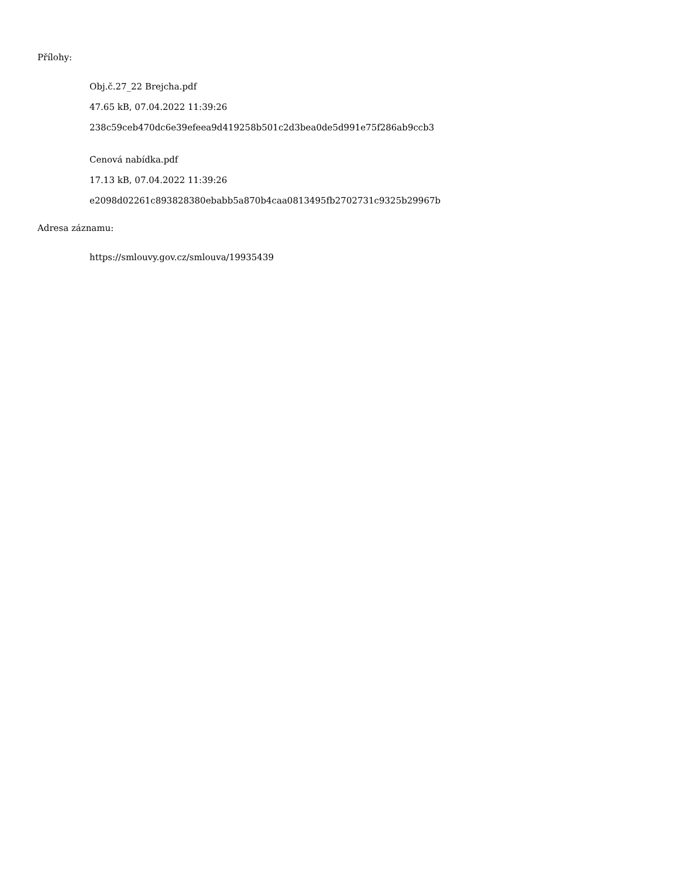Přílohy:
Obj.č.27_22 Brejcha.pdf
47.65 kB, 07.04.2022 11:39:26
238c59ceb470dc6e39efeea9d419258b501c2d3bea0de5d991e75f286ab9ccb3
Cenová nabídka.pdf
17.13 kB, 07.04.2022 11:39:26
e2098d02261c893828380ebabb5a870b4caa0813495fb2702731c9325b29967b
Adresa záznamu:
https://smlouvy.gov.cz/smlouva/19935439